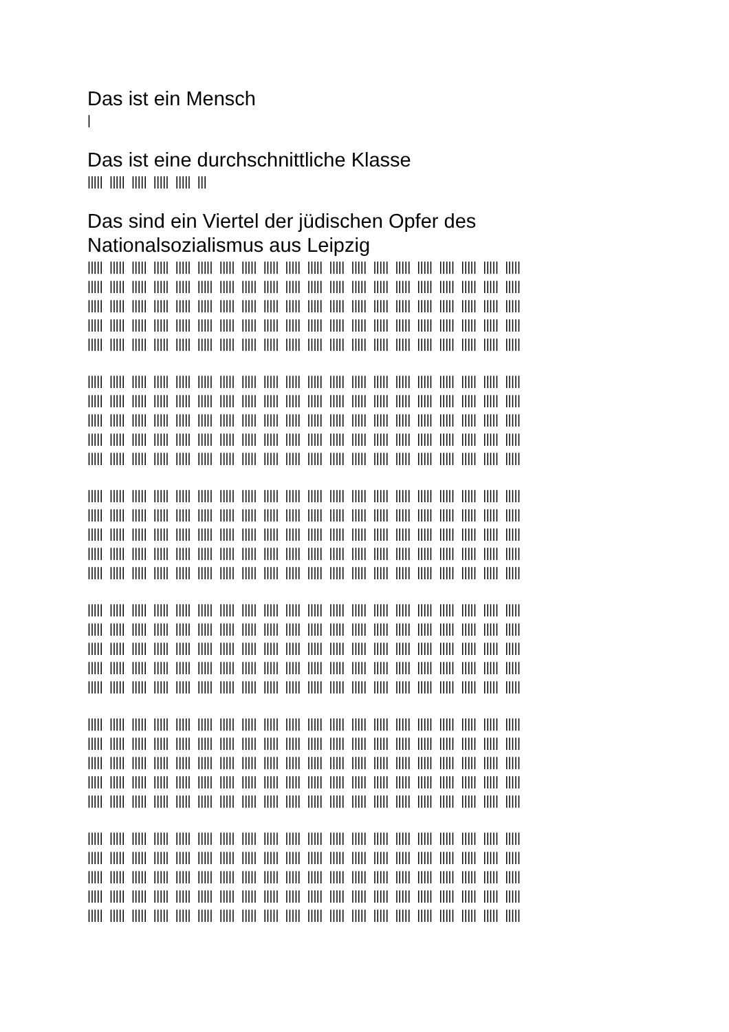Das ist ein Mensch
|
Das ist eine durchschnittliche Klasse
||||| ||||| ||||| ||||| ||||| |||
Das sind ein Viertel der jüdischen Opfer des Nationalsozialismus aus Leipzig
||||| ||||| ||||| ||||| ||||| ||||| ||||| ||||| ||||| ||||| ||||| ||||| ||||| ||||| ||||| ||||| ||||| ||||| ||||| |||||
||||| ||||| ||||| ||||| ||||| ||||| ||||| ||||| ||||| ||||| ||||| ||||| ||||| ||||| ||||| ||||| ||||| ||||| ||||| |||||
||||| ||||| ||||| ||||| ||||| ||||| ||||| ||||| ||||| ||||| ||||| ||||| ||||| ||||| ||||| ||||| ||||| ||||| ||||| |||||
||||| ||||| ||||| ||||| ||||| ||||| ||||| ||||| ||||| ||||| ||||| ||||| ||||| ||||| ||||| ||||| ||||| ||||| ||||| |||||
||||| ||||| ||||| ||||| ||||| ||||| ||||| ||||| ||||| ||||| ||||| ||||| ||||| ||||| ||||| ||||| ||||| ||||| ||||| |||||
||||| ||||| ||||| ||||| ||||| ||||| ||||| ||||| ||||| ||||| ||||| ||||| ||||| ||||| ||||| ||||| ||||| ||||| ||||| |||||
||||| ||||| ||||| ||||| ||||| ||||| ||||| ||||| ||||| ||||| ||||| ||||| ||||| ||||| ||||| ||||| ||||| ||||| ||||| |||||
||||| ||||| ||||| ||||| ||||| ||||| ||||| ||||| ||||| ||||| ||||| ||||| ||||| ||||| ||||| ||||| ||||| ||||| ||||| |||||
||||| ||||| ||||| ||||| ||||| ||||| ||||| ||||| ||||| ||||| ||||| ||||| ||||| ||||| ||||| ||||| ||||| ||||| ||||| |||||
||||| ||||| ||||| ||||| ||||| ||||| ||||| ||||| ||||| ||||| ||||| ||||| ||||| ||||| ||||| ||||| ||||| ||||| ||||| |||||
||||| ||||| ||||| ||||| ||||| ||||| ||||| ||||| ||||| ||||| ||||| ||||| ||||| ||||| ||||| ||||| ||||| ||||| ||||| |||||
||||| ||||| ||||| ||||| ||||| ||||| ||||| ||||| ||||| ||||| ||||| ||||| ||||| ||||| ||||| ||||| ||||| ||||| ||||| |||||
||||| ||||| ||||| ||||| ||||| ||||| ||||| ||||| ||||| ||||| ||||| ||||| ||||| ||||| ||||| ||||| ||||| ||||| ||||| |||||
||||| ||||| ||||| ||||| ||||| ||||| ||||| ||||| ||||| ||||| ||||| ||||| ||||| ||||| ||||| ||||| ||||| ||||| ||||| |||||
||||| ||||| ||||| ||||| ||||| ||||| ||||| ||||| ||||| ||||| ||||| ||||| ||||| ||||| ||||| ||||| ||||| ||||| ||||| |||||
||||| ||||| ||||| ||||| ||||| ||||| ||||| ||||| ||||| ||||| ||||| ||||| ||||| ||||| ||||| ||||| ||||| ||||| ||||| |||||
||||| ||||| ||||| ||||| ||||| ||||| ||||| ||||| ||||| ||||| ||||| ||||| ||||| ||||| ||||| ||||| ||||| ||||| ||||| |||||
||||| ||||| ||||| ||||| ||||| ||||| ||||| ||||| ||||| ||||| ||||| ||||| ||||| ||||| ||||| ||||| ||||| ||||| ||||| |||||
||||| ||||| ||||| ||||| ||||| ||||| ||||| ||||| ||||| ||||| ||||| ||||| ||||| ||||| ||||| ||||| ||||| ||||| ||||| |||||
||||| ||||| ||||| ||||| ||||| ||||| ||||| ||||| ||||| ||||| ||||| ||||| ||||| ||||| ||||| ||||| ||||| ||||| ||||| |||||
||||| ||||| ||||| ||||| ||||| ||||| ||||| ||||| ||||| ||||| ||||| ||||| ||||| ||||| ||||| ||||| ||||| ||||| ||||| |||||
||||| ||||| ||||| ||||| ||||| ||||| ||||| ||||| ||||| ||||| ||||| ||||| ||||| ||||| ||||| ||||| ||||| ||||| ||||| |||||
||||| ||||| ||||| ||||| ||||| ||||| ||||| ||||| ||||| ||||| ||||| ||||| ||||| ||||| ||||| ||||| ||||| ||||| ||||| |||||
||||| ||||| ||||| ||||| ||||| ||||| ||||| ||||| ||||| ||||| ||||| ||||| ||||| ||||| ||||| ||||| ||||| ||||| ||||| |||||
||||| ||||| ||||| ||||| ||||| ||||| ||||| ||||| ||||| ||||| ||||| ||||| ||||| ||||| ||||| ||||| ||||| ||||| ||||| |||||
||||| ||||| ||||| ||||| ||||| ||||| ||||| ||||| ||||| ||||| ||||| ||||| ||||| ||||| ||||| ||||| ||||| ||||| ||||| |||||
||||| ||||| ||||| ||||| ||||| ||||| ||||| ||||| ||||| ||||| ||||| ||||| ||||| ||||| ||||| ||||| ||||| ||||| ||||| |||||
||||| ||||| ||||| ||||| ||||| ||||| ||||| ||||| ||||| ||||| ||||| ||||| ||||| ||||| ||||| ||||| ||||| ||||| ||||| |||||
||||| ||||| ||||| ||||| ||||| ||||| ||||| ||||| ||||| ||||| ||||| ||||| ||||| ||||| ||||| ||||| ||||| ||||| ||||| |||||
||||| ||||| ||||| ||||| ||||| ||||| ||||| ||||| ||||| ||||| ||||| ||||| ||||| ||||| ||||| ||||| ||||| ||||| ||||| |||||